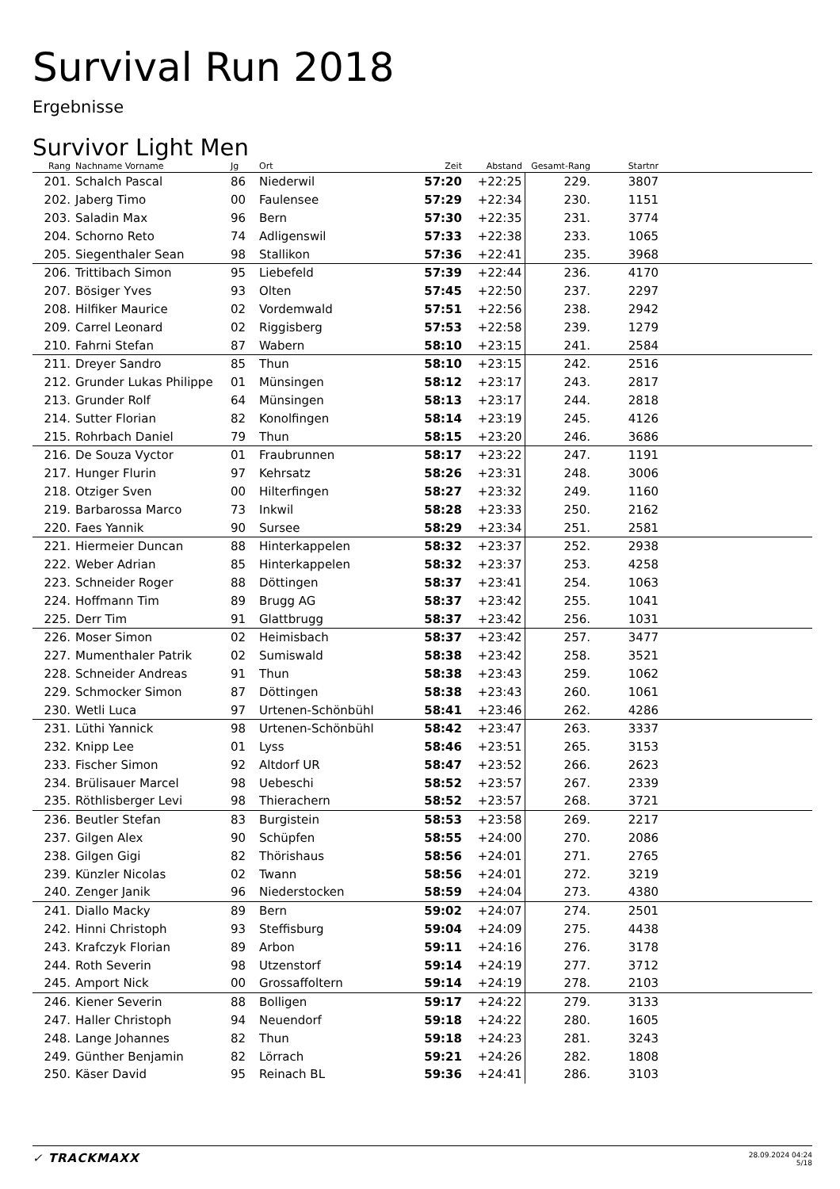Survival Run 2018
Ergebnisse
Survivor Light Men
| Rang | Nachname Vorname | Jg | Ort | Zeit | Abstand | Gesamt-Rang | Startnr | |
| --- | --- | --- | --- | --- | --- | --- | --- | --- |
| 201. | Schalch Pascal | 86 | Niederwil | 57:20 | +22:25 | 229. | 3807 | |
| 202. | Jaberg Timo | 00 | Faulensee | 57:29 | +22:34 | 230. | 1151 | |
| 203. | Saladin Max | 96 | Bern | 57:30 | +22:35 | 231. | 3774 | |
| 204. | Schorno Reto | 74 | Adligenswil | 57:33 | +22:38 | 233. | 1065 | |
| 205. | Siegenthaler Sean | 98 | Stallikon | 57:36 | +22:41 | 235. | 3968 | |
| 206. | Trittibach Simon | 95 | Liebefeld | 57:39 | +22:44 | 236. | 4170 | |
| 207. | Bösiger Yves | 93 | Olten | 57:45 | +22:50 | 237. | 2297 | |
| 208. | Hilfiker Maurice | 02 | Vordemwald | 57:51 | +22:56 | 238. | 2942 | |
| 209. | Carrel Leonard | 02 | Riggisberg | 57:53 | +22:58 | 239. | 1279 | |
| 210. | Fahrni Stefan | 87 | Wabern | 58:10 | +23:15 | 241. | 2584 | |
| 211. | Dreyer Sandro | 85 | Thun | 58:10 | +23:15 | 242. | 2516 | |
| 212. | Grunder Lukas Philippe | 01 | Münsingen | 58:12 | +23:17 | 243. | 2817 | |
| 213. | Grunder Rolf | 64 | Münsingen | 58:13 | +23:17 | 244. | 2818 | |
| 214. | Sutter Florian | 82 | Konolfingen | 58:14 | +23:19 | 245. | 4126 | |
| 215. | Rohrbach Daniel | 79 | Thun | 58:15 | +23:20 | 246. | 3686 | |
| 216. | De Souza Vyctor | 01 | Fraubrunnen | 58:17 | +23:22 | 247. | 1191 | |
| 217. | Hunger Flurin | 97 | Kehrsatz | 58:26 | +23:31 | 248. | 3006 | |
| 218. | Otziger Sven | 00 | Hilterfingen | 58:27 | +23:32 | 249. | 1160 | |
| 219. | Barbarossa Marco | 73 | Inkwil | 58:28 | +23:33 | 250. | 2162 | |
| 220. | Faes Yannik | 90 | Sursee | 58:29 | +23:34 | 251. | 2581 | |
| 221. | Hiermeier Duncan | 88 | Hinterkappelen | 58:32 | +23:37 | 252. | 2938 | |
| 222. | Weber Adrian | 85 | Hinterkappelen | 58:32 | +23:37 | 253. | 4258 | |
| 223. | Schneider Roger | 88 | Döttingen | 58:37 | +23:41 | 254. | 1063 | |
| 224. | Hoffmann Tim | 89 | Brugg AG | 58:37 | +23:42 | 255. | 1041 | |
| 225. | Derr Tim | 91 | Glattbrugg | 58:37 | +23:42 | 256. | 1031 | |
| 226. | Moser Simon | 02 | Heimisbach | 58:37 | +23:42 | 257. | 3477 | |
| 227. | Mumenthaler Patrik | 02 | Sumiswald | 58:38 | +23:42 | 258. | 3521 | |
| 228. | Schneider Andreas | 91 | Thun | 58:38 | +23:43 | 259. | 1062 | |
| 229. | Schmocker Simon | 87 | Döttingen | 58:38 | +23:43 | 260. | 1061 | |
| 230. | Wetli Luca | 97 | Urtenen-Schönbühl | 58:41 | +23:46 | 262. | 4286 | |
| 231. | Lüthi Yannick | 98 | Urtenen-Schönbühl | 58:42 | +23:47 | 263. | 3337 | |
| 232. | Knipp Lee | 01 | Lyss | 58:46 | +23:51 | 265. | 3153 | |
| 233. | Fischer Simon | 92 | Altdorf UR | 58:47 | +23:52 | 266. | 2623 | |
| 234. | Brülisauer Marcel | 98 | Uebeschi | 58:52 | +23:57 | 267. | 2339 | |
| 235. | Röthlisberger Levi | 98 | Thierachern | 58:52 | +23:57 | 268. | 3721 | |
| 236. | Beutler Stefan | 83 | Burgistein | 58:53 | +23:58 | 269. | 2217 | |
| 237. | Gilgen Alex | 90 | Schüpfen | 58:55 | +24:00 | 270. | 2086 | |
| 238. | Gilgen Gigi | 82 | Thörishaus | 58:56 | +24:01 | 271. | 2765 | |
| 239. | Künzler Nicolas | 02 | Twann | 58:56 | +24:01 | 272. | 3219 | |
| 240. | Zenger Janik | 96 | Niederstocken | 58:59 | +24:04 | 273. | 4380 | |
| 241. | Diallo Macky | 89 | Bern | 59:02 | +24:07 | 274. | 2501 | |
| 242. | Hinni Christoph | 93 | Steffisburg | 59:04 | +24:09 | 275. | 4438 | |
| 243. | Krafczyk Florian | 89 | Arbon | 59:11 | +24:16 | 276. | 3178 | |
| 244. | Roth Severin | 98 | Utzenstorf | 59:14 | +24:19 | 277. | 3712 | |
| 245. | Amport Nick | 00 | Grossaffoltern | 59:14 | +24:19 | 278. | 2103 | |
| 246. | Kiener Severin | 88 | Bolligen | 59:17 | +24:22 | 279. | 3133 | |
| 247. | Haller Christoph | 94 | Neuendorf | 59:18 | +24:22 | 280. | 1605 | |
| 248. | Lange Johannes | 82 | Thun | 59:18 | +24:23 | 281. | 3243 | |
| 249. | Günther Benjamin | 82 | Lörrach | 59:21 | +24:26 | 282. | 1808 | |
| 250. | Käser David | 95 | Reinach BL | 59:36 | +24:41 | 286. | 3103 | |
✓ TRACKMAXX
28.09.2024 04:24
5/18